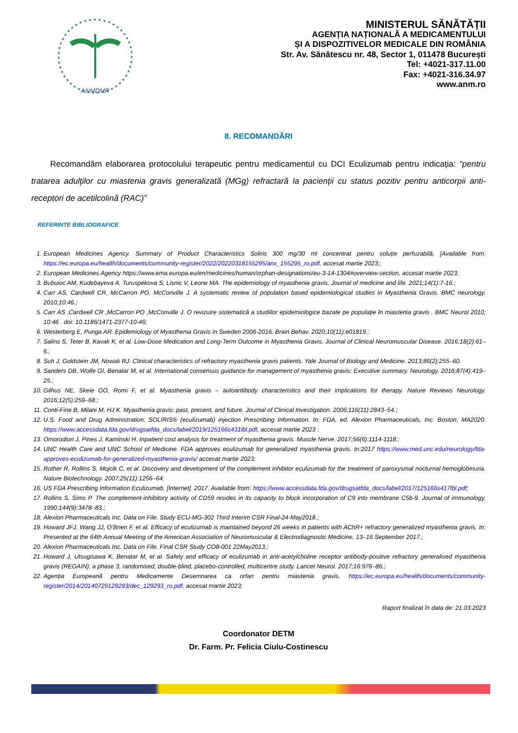ANMDMR
MINISTERUL SĂNĂTĂȚII
AGENȚIA NAȚIONALĂ A MEDICAMENTULUI
ȘI A DISPOZITIVELOR MEDICALE DIN ROMÂNIA
Str. Av. Sănătescu nr. 48, Sector 1, 011478 București
Tel: +4021-317.11.00
Fax: +4021-316.34.97
www.anm.ro
8. RECOMANDĂRI
Recomandăm elaborarea protocolului terapeutic pentru medicamentul cu DCI Eculizumab pentru indicația: “pentru tratarea adulților cu miastenia gravis generalizată (MGg) refractară la pacienții cu status pozitiv pentru anticorpii anti-receptori de acetilcolină (RAC)”
REFERINTE BIBLIOGRAFICE
1. European Medicines Agency. Summary of Product Characteristics Soliris 300 mg/30 ml concentrat pentru soluție perfuzabilă, [Available from: https://ec.europa.eu/health/documents/community-register/2022/20220318155295/anx_155295_ro.pdf, accesat martie 2023;;
2. European Medicines Agency https://www.ema.europa.eu/en/medicines/human/orphan-designations/eu-3-14-1304#overview-section, accesat martie 2023;
3. Bubuioc AM, Kudebayeva A, Turuspekova S, Lisnic V, Leone MA. The epidemiology of myasthenia gravis. Journal of medicine and life. 2021;14(1):7-16.;
4. Carr AS, Cardwell CR, McCarron PO, McConville J. A systematic review of population based epidemiological studies in Myasthenia Gravis. BMC neurology. 2010;10:46.;
5. Carr AS ,Cardwell CR ,McCarron PO ,McConville J. O revizuire sistematică a studiilor epidemiologice bazate pe populație în miastenia gravis . BMC Neurol 2010; 10:46 . doi: 10.1186/1471-2377-10-46;
6. Westerberg E, Punga AR. Epidemiology of Myasthenia Gravis in Sweden 2006-2016. Brain Behav. 2020;10(11):e01819.;
7. Salins S, Teter B, Kavak K, et al. Low-Dose Medication and Long-Term Outcome in Myasthenia Gravis. Journal of Clinical Neuromuscular Disease. 2016;18(2):61–6.;
8. Suh J, Goldstein JM, Nowak RJ. Clinical characteristics of refractory myasthenia gravis patients. Yale Journal of Biology and Medicine. 2013;86(2):255–60.
9. Sanders DB, Wolfe GI, Benatar M, et al. International consensus guidance for management of myasthenia gravis: Executive summary. Neurology. 2016;87(4):419–25.;
10. Gilhus NE, Skeie GO, Romi F, et al. Myasthenia gravis – autoantibody characteristics and their implications for therapy. Nature Reviews Neurology. 2016;12(5):259–68.;
11. Conti-Fine B, Milani M, HJ K. Myasthenia gravis: past, present, and future. Journal of Clinical Investigation. 2006;116(11):2843–54.;
12. U.S. Food and Drug Administration. SOLIRIS® (eculizumab) injection Prescribing Information. In: FDA, ed. Alexion Pharmaceuticals, Inc. Boston, MA2020. https://www.accessdata.fda.gov/drugsatfda_docs/label/2019/125166s431lbl.pdf, accesat martie 2023 ;
13. Omorodion J, Pines J, Kaminski H. Inpatient cost analysis for treatment of myasthenia gravis. Muscle Nerve. 2017;56(6):1114-1118.;
14. UNC Health Care and UNC School of Medicine. FDA approves eculizumab for generalized myasthenia gravis. In:2017 https://www.med.unc.edu/neurology/fda-approves-eculizumab-for-generalized-myasthenia-gravis/ accesat martie 2023;
15. Rother R, Rollins S, Mojcik C, et al. Discovery and development of the complement inhibitor eculizumab for the treatment of paroxysmal nocturnal hemoglobinuria. Nature Biotechnology. 2007;25(11):1256–64;
16. US FDA Prescribing Information Eculizumab. [Internet]. 2017. Available from: https://www.accessdata.fda.gov/drugsatfda_docs/label/2017/125166s417lbl.pdf;
17. Rollins S, Sims P. The complement-inhibitory activity of CD59 resides in its capacity to block incorporation of C9 into membrane C5b-9. Journal of immunology. 1990;144(9):3478–83.;
18. Alexion Pharmaceuticals Inc. Data on File. Study ECU-MG-302 Third Interim CSR Final-24-May2018.;
19. Howard JFJ, Wang JJ, O’Brien F, et al. Efficacy of eculizumab is maintained beyond 26 weeks in patients with AChR+ refractory generalized myasthenia gravis. In: Presented at the 64th Annual Meeting of the American Association of Neuromuscular & Electrodiagnostic Medicine, 13–16 September 2017.;
20. Alexion Pharmaceuticals Inc. Data on File. Final CSR Study CO8-001 22May2013.;
21. Howard J, Utsugisawa K, Benatar M, et al. Safety and efficacy of eculizumab in anti-acetylcholine receptor antibody-positive refractory generalised myasthenia gravis (REGAIN): a phase 3, randomised, double-blind, placebo-controlled, multicentre study. Lancet Neurol. 2017;16:976–86.;
22. Agenția Europeană pentru Medicamente Desemnarea ca orfan pentru miastenia gravis, https://ec.europa.eu/health/documents/community-register/2014/20140729129293/dec_129293_ro.pdf, accesat martie 2023;
Raport finalizat în data de: 21.03.2023
Coordonator DETM
Dr. Farm. Pr. Felicia Ciulu-Costinescu